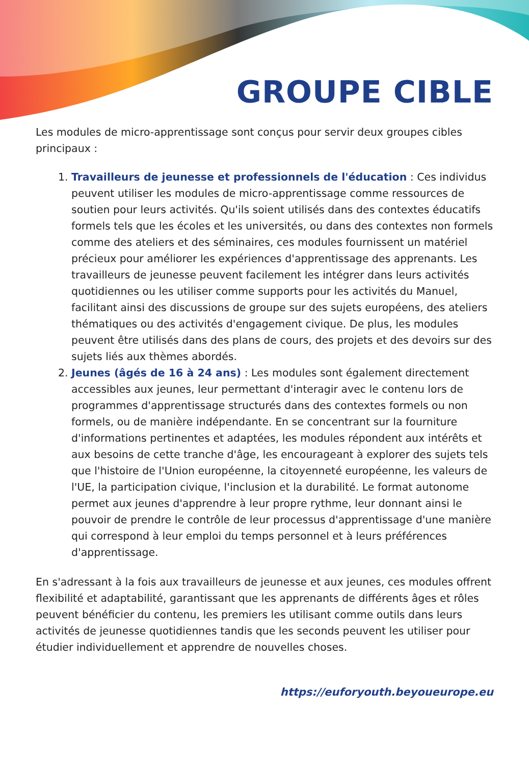GROUPE CIBLE
Les modules de micro-apprentissage sont conçus pour servir deux groupes cibles principaux :
1. Travailleurs de jeunesse et professionnels de l'éducation : Ces individus peuvent utiliser les modules de micro-apprentissage comme ressources de soutien pour leurs activités. Qu'ils soient utilisés dans des contextes éducatifs formels tels que les écoles et les universités, ou dans des contextes non formels comme des ateliers et des séminaires, ces modules fournissent un matériel précieux pour améliorer les expériences d'apprentissage des apprenants. Les travailleurs de jeunesse peuvent facilement les intégrer dans leurs activités quotidiennes ou les utiliser comme supports pour les activités du Manuel, facilitant ainsi des discussions de groupe sur des sujets européens, des ateliers thématiques ou des activités d'engagement civique. De plus, les modules peuvent être utilisés dans des plans de cours, des projets et des devoirs sur des sujets liés aux thèmes abordés.
2. Jeunes (âgés de 16 à 24 ans) : Les modules sont également directement accessibles aux jeunes, leur permettant d'interagir avec le contenu lors de programmes d'apprentissage structurés dans des contextes formels ou non formels, ou de manière indépendante. En se concentrant sur la fourniture d'informations pertinentes et adaptées, les modules répondent aux intérêts et aux besoins de cette tranche d'âge, les encourageant à explorer des sujets tels que l'histoire de l'Union européenne, la citoyenneté européenne, les valeurs de l'UE, la participation civique, l'inclusion et la durabilité. Le format autonome permet aux jeunes d'apprendre à leur propre rythme, leur donnant ainsi le pouvoir de prendre le contrôle de leur processus d'apprentissage d'une manière qui correspond à leur emploi du temps personnel et à leurs préférences d'apprentissage.
En s'adressant à la fois aux travailleurs de jeunesse et aux jeunes, ces modules offrent flexibilité et adaptabilité, garantissant que les apprenants de différents âges et rôles peuvent bénéficier du contenu, les premiers les utilisant comme outils dans leurs activités de jeunesse quotidiennes tandis que les seconds peuvent les utiliser pour étudier individuellement et apprendre de nouvelles choses.
https://euforyouth.beyoueurope.eu